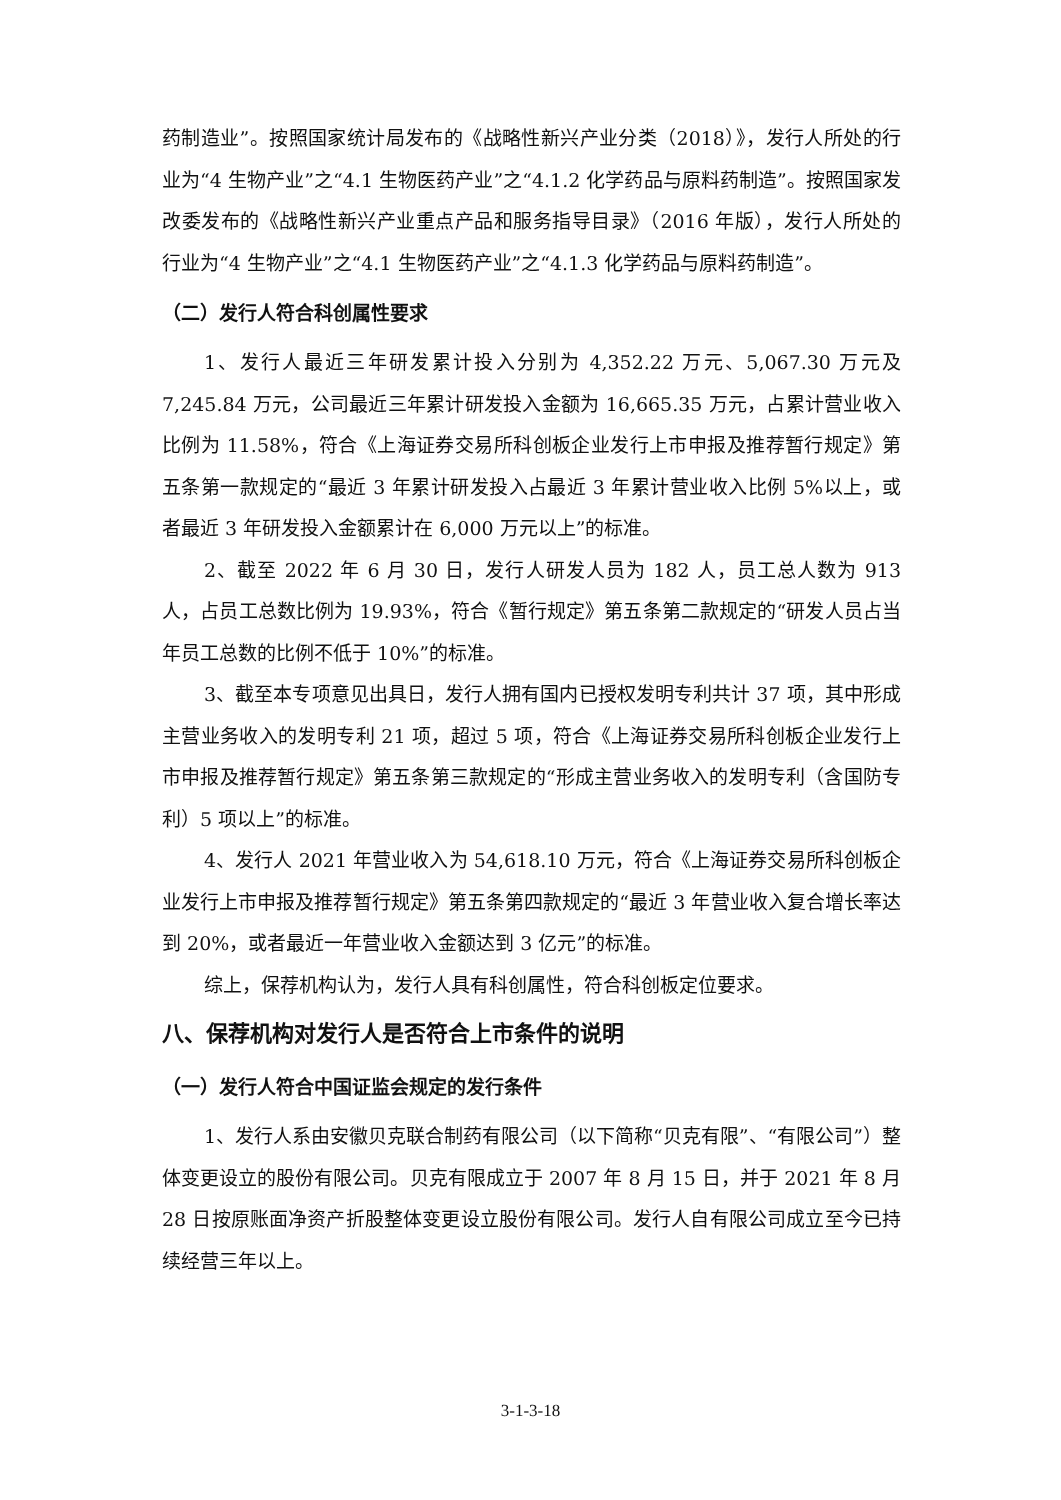药制造业”。按照国家统计局发布的《战略性新兴产业分类（2018）》，发行人所处的行业为“4 生物产业”之“4.1 生物医药产业”之“4.1.2 化学药品与原料药制造”。按照国家发改委发布的《战略性新兴产业重点产品和服务指导目录》（2016 年版），发行人所处的行业为“4 生物产业”之“4.1 生物医药产业”之“4.1.3 化学药品与原料药制造”。
（二）发行人符合科创属性要求
1、发行人最近三年研发累计投入分别为 4,352.22 万元、5,067.30 万元及 7,245.84 万元，公司最近三年累计研发投入金额为 16,665.35 万元，占累计营业收入比例为 11.58%，符合《上海证券交易所科创板企业发行上市申报及推荐暂行规定》第五条第一款规定的“最近 3 年累计研发投入占最近 3 年累计营业收入比例 5%以上，或者最近 3 年研发投入金额累计在 6,000 万元以上”的标准。
2、截至 2022 年 6 月 30 日，发行人研发人员为 182 人，员工总人数为 913 人，占员工总数比例为 19.93%，符合《暂行规定》第五条第二款规定的“研发人员占当年员工总数的比例不低于 10%”的标准。
3、截至本专项意见出具日，发行人拥有国内已授权发明专利共计 37 项，其中形成主营业务收入的发明专利 21 项，超过 5 项，符合《上海证券交易所科创板企业发行上市申报及推荐暂行规定》第五条第三款规定的“形成主营业务收入的发明专利（含国防专利）5 项以上”的标准。
4、发行人 2021 年营业收入为 54,618.10 万元，符合《上海证券交易所科创板企业发行上市申报及推荐暂行规定》第五条第四款规定的“最近 3 年营业收入复合增长率达到 20%，或者最近一年营业收入金额达到 3 亿元”的标准。
综上，保荐机构认为，发行人具有科创属性，符合科创板定位要求。
八、保荐机构对发行人是否符合上市条件的说明
（一）发行人符合中国证监会规定的发行条件
1、发行人系由安徽贝克联合制药有限公司（以下简称“贝克有限”、“有限公司”）整体变更设立的股份有限公司。贝克有限成立于 2007 年 8 月 15 日，并于 2021 年 8 月 28 日按原账面净资产折股整体变更设立股份有限公司。发行人自有限公司成立至今已持续经营三年以上。
3-1-3-18